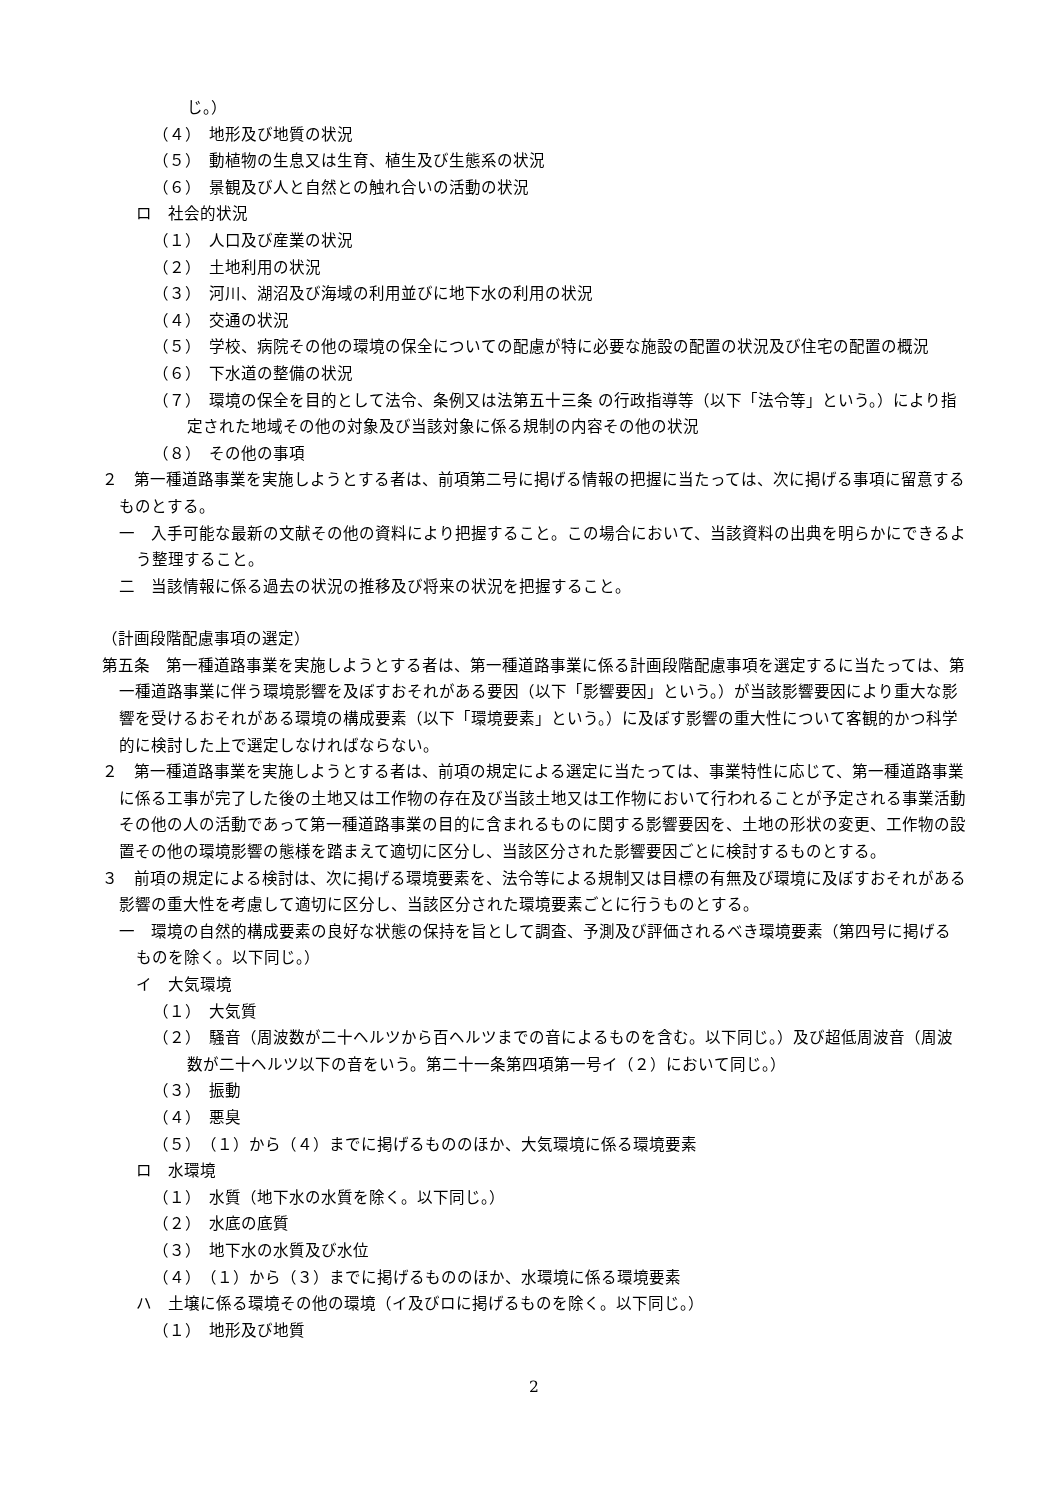じ。）
（４）　地形及び地質の状況
（５）　動植物の生息又は生育、植生及び生態系の状況
（６）　景観及び人と自然との触れ合いの活動の状況
ロ　社会的状況
（１）　人口及び産業の状況
（２）　土地利用の状況
（３）　河川、湖沼及び海域の利用並びに地下水の利用の状況
（４）　交通の状況
（５）　学校、病院その他の環境の保全についての配慮が特に必要な施設の配置の状況及び住宅の配置の概況
（６）　下水道の整備の状況
（７）　環境の保全を目的として法令、条例又は法第五十三条 の行政指導等（以下「法令等」という。）により指定された地域その他の対象及び当該対象に係る規制の内容その他の状況
（８）　その他の事項
２　第一種道路事業を実施しようとする者は、前項第二号に掲げる情報の把握に当たっては、次に掲げる事項に留意するものとする。
一　入手可能な最新の文献その他の資料により把握すること。この場合において、当該資料の出典を明らかにできるよう整理すること。
二　当該情報に係る過去の状況の推移及び将来の状況を把握すること。
（計画段階配慮事項の選定）
第五条　第一種道路事業を実施しようとする者は、第一種道路事業に係る計画段階配慮事項を選定するに当たっては、第一種道路事業に伴う環境影響を及ぼすおそれがある要因（以下「影響要因」という。）が当該影響要因により重大な影響を受けるおそれがある環境の構成要素（以下「環境要素」という。）に及ぼす影響の重大性について客観的かつ科学的に検討した上で選定しなければならない。
２　第一種道路事業を実施しようとする者は、前項の規定による選定に当たっては、事業特性に応じて、第一種道路事業に係る工事が完了した後の土地又は工作物の存在及び当該土地又は工作物において行われることが予定される事業活動その他の人の活動であって第一種道路事業の目的に含まれるものに関する影響要因を、土地の形状の変更、工作物の設置その他の環境影響の態様を踏まえて適切に区分し、当該区分された影響要因ごとに検討するものとする。
３　前項の規定による検討は、次に掲げる環境要素を、法令等による規制又は目標の有無及び環境に及ぼすおそれがある影響の重大性を考慮して適切に区分し、当該区分された環境要素ごとに行うものとする。
一　環境の自然的構成要素の良好な状態の保持を旨として調査、予測及び評価されるべき環境要素（第四号に掲げるものを除く。以下同じ。）
イ　大気環境
（１）　大気質
（２）　騒音（周波数が二十ヘルツから百ヘルツまでの音によるものを含む。以下同じ。）及び超低周波音（周波数が二十ヘルツ以下の音をいう。第二十一条第四項第一号イ（２）において同じ。）
（３）　振動
（４）　悪臭
（５）　（１）から（４）までに掲げるもののほか、大気環境に係る環境要素
ロ　水環境
（１）　水質（地下水の水質を除く。以下同じ。）
（２）　水底の底質
（３）　地下水の水質及び水位
（４）　（１）から（３）までに掲げるもののほか、水環境に係る環境要素
ハ　土壌に係る環境その他の環境（イ及びロに掲げるものを除く。以下同じ。）
（１）　地形及び地質
2